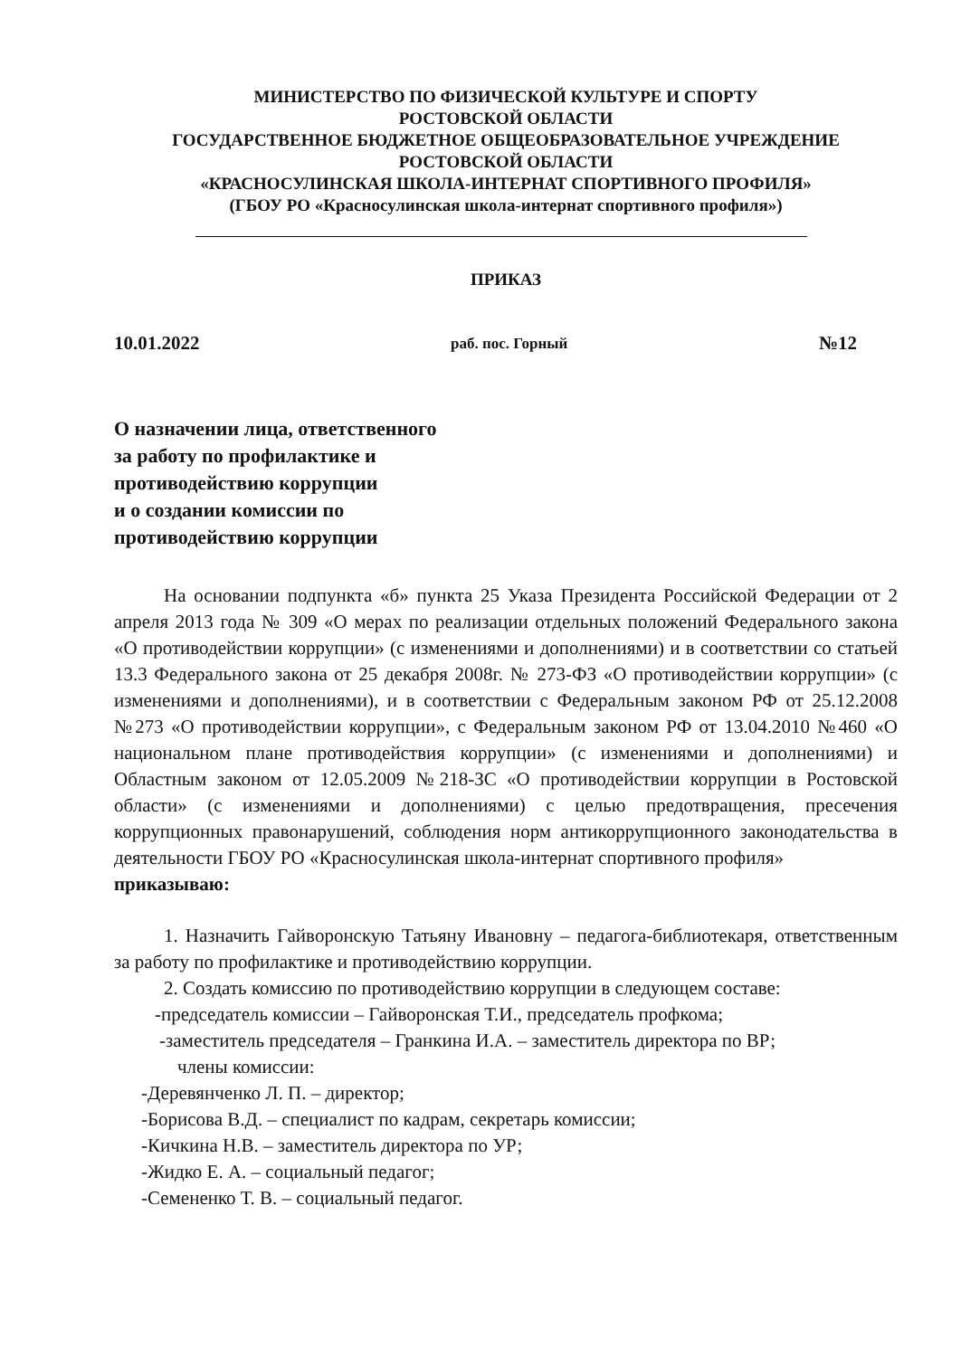МИНИСТЕРСТВО ПО ФИЗИЧЕСКОЙ КУЛЬТУРЕ И СПОРТУ
РОСТОВСКОЙ ОБЛАСТИ
ГОСУДАРСТВЕННОЕ БЮДЖЕТНОЕ ОБЩЕОБРАЗОВАТЕЛЬНОЕ УЧРЕЖДЕНИЕ
РОСТОВСКОЙ ОБЛАСТИ
«КРАСНОСУЛИНСКАЯ ШКОЛА-ИНТЕРНАТ СПОРТИВНОГО ПРОФИЛЯ»
(ГБОУ РО «Красносулинская школа-интернат спортивного профиля»)
ПРИКАЗ
10.01.2022 раб. пос. Горный №12
О назначении лица, ответственного
за работу по профилактике и
противодействию коррупции
и о создании комиссии по
противодействию коррупции
На основании подпункта «б» пункта 25 Указа Президента Российской Федерации от 2 апреля 2013 года № 309 «О мерах по реализации отдельных положений Федерального закона «О противодействии коррупции» (с изменениями и дополнениями) и в соответствии со статьей 13.3 Федерального закона от 25 декабря 2008г. № 273-ФЗ «О противодействии коррупции» (с изменениями и дополнениями), и в соответствии с Федеральным законом РФ от 25.12.2008 №273 «О противодействии коррупции», с Федеральным законом РФ от 13.04.2010 №460 «О национальном плане противодействия коррупции» (с изменениями и дополнениями) и Областным законом от 12.05.2009 №218-ЗС «О противодействии коррупции в Ростовской области» (с изменениями и дополнениями) с целью предотвращения, пресечения коррупционных правонарушений, соблюдения норм антикоррупционного законодательства в деятельности ГБОУ РО «Красносулинская школа-интернат спортивного профиля»
приказываю:
1. Назначить Гайворонскую Татьяну Ивановну – педагога-библиотекаря, ответственным за работу по профилактике и противодействию коррупции.
2. Создать комиссию по противодействию коррупции в следующем составе:
-председатель комиссии – Гайворонская Т.И., председатель профкома;
-заместитель председателя – Гранкина И.А. – заместитель директора по ВР;
члены комиссии:
-Деревянченко Л. П. – директор;
-Борисова В.Д. – специалист по кадрам, секретарь комиссии;
-Кичкина Н.В. – заместитель директора по УР;
-Жидко Е. А. – социальный педагог;
-Семененко Т. В. – социальный педагог.